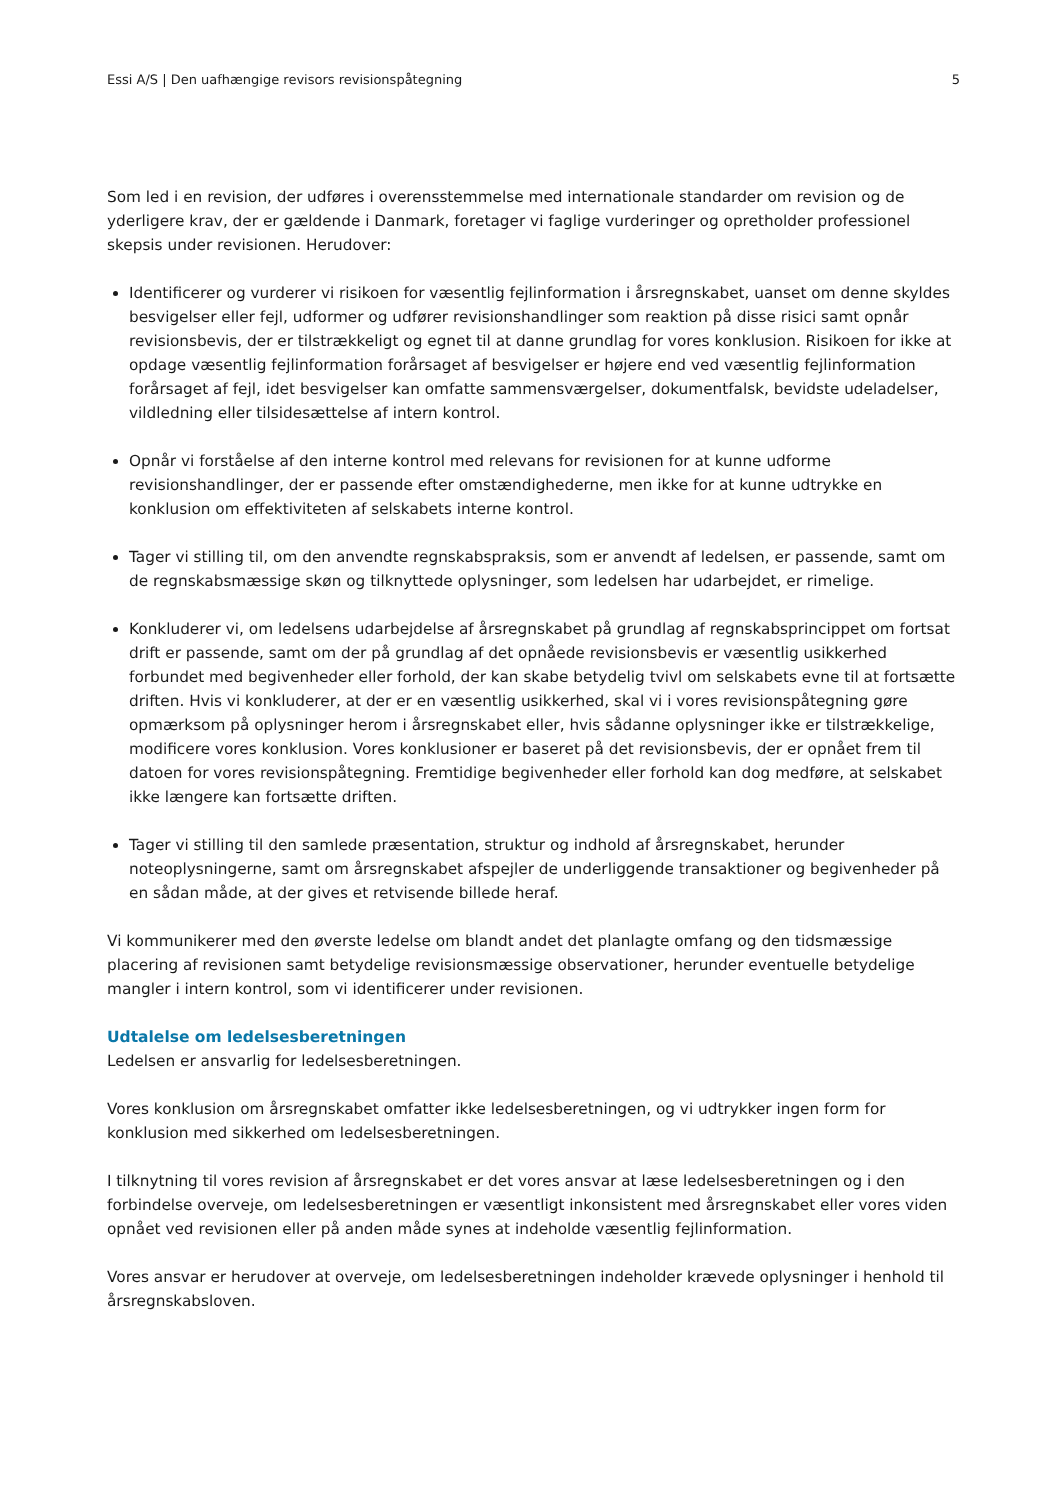Essi A/S | Den uafhængige revisors revisionspåtegning 5
Som led i en revision, der udføres i overensstemmelse med internationale standarder om revision og de yderligere krav, der er gældende i Danmark, foretager vi faglige vurderinger og opretholder professionel skepsis under revisionen. Herudover:
Identificerer og vurderer vi risikoen for væsentlig fejlinformation i årsregnskabet, uanset om denne skyldes besvigelser eller fejl, udformer og udfører revisionshandlinger som reaktion på disse risici samt opnår revisionsbevis, der er tilstrækkeligt og egnet til at danne grundlag for vores konklusion. Risikoen for ikke at opdage væsentlig fejlinformation forårsaget af besvigelser er højere end ved væsentlig fejlinformation forårsaget af fejl, idet besvigelser kan omfatte sammensværgelser, dokumentfalsk, bevidste udeladelser, vildledning eller tilsidesættelse af intern kontrol.
Opnår vi forståelse af den interne kontrol med relevans for revisionen for at kunne udforme revisionshandlinger, der er passende efter omstændighederne, men ikke for at kunne udtrykke en konklusion om effektiviteten af selskabets interne kontrol.
Tager vi stilling til, om den anvendte regnskabspraksis, som er anvendt af ledelsen, er passende, samt om de regnskabsmæssige skøn og tilknyttede oplysninger, som ledelsen har udarbejdet, er rimelige.
Konkluderer vi, om ledelsens udarbejdelse af årsregnskabet på grundlag af regnskabsprincippet om fortsat drift er passende, samt om der på grundlag af det opnåede revisionsbevis er væsentlig usikkerhed forbundet med begivenheder eller forhold, der kan skabe betydelig tvivl om selskabets evne til at fortsætte driften. Hvis vi konkluderer, at der er en væsentlig usikkerhed, skal vi i vores revisionspåtegning gøre opmærksom på oplysninger herom i årsregnskabet eller, hvis sådanne oplysninger ikke er tilstrækkelige, modificere vores konklusion. Vores konklusioner er baseret på det revisionsbevis, der er opnået frem til datoen for vores revisionspåtegning. Fremtidige begivenheder eller forhold kan dog medføre, at selskabet ikke længere kan fortsætte driften.
Tager vi stilling til den samlede præsentation, struktur og indhold af årsregnskabet, herunder noteoplysningerne, samt om årsregnskabet afspejler de underliggende transaktioner og begivenheder på en sådan måde, at der gives et retvisende billede heraf.
Vi kommunikerer med den øverste ledelse om blandt andet det planlagte omfang og den tidsmæssige placering af revisionen samt betydelige revisionsmæssige observationer, herunder eventuelle betydelige mangler i intern kontrol, som vi identificerer under revisionen.
Udtalelse om ledelsesberetningen
Ledelsen er ansvarlig for ledelsesberetningen.
Vores konklusion om årsregnskabet omfatter ikke ledelsesberetningen, og vi udtrykker ingen form for konklusion med sikkerhed om ledelsesberetningen.
I tilknytning til vores revision af årsregnskabet er det vores ansvar at læse ledelsesberetningen og i den forbindelse overveje, om ledelsesberetningen er væsentligt inkonsistent med årsregnskabet eller vores viden opnået ved revisionen eller på anden måde synes at indeholde væsentlig fejlinformation.
Vores ansvar er herudover at overveje, om ledelsesberetningen indeholder krævede oplysninger i henhold til årsregnskabsloven.